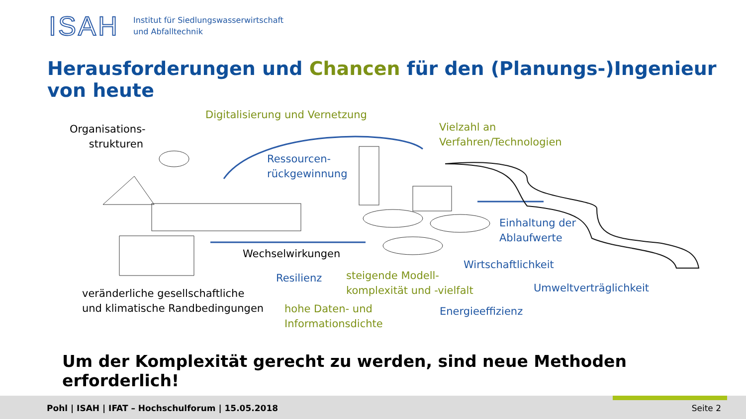ISAH
Institut für Siedlungswasserwirtschaft
und Abfalltechnik
Herausforderungen und Chancen für den (Planungs-)Ingenieur von heute
Digitalisierung und Vernetzung
Organisations-
strukturen
Vielzahl an
Verfahren/Technologien
Ressourcen-
rückgewinnung
Einhaltung der
Ablaufwerte
Wechselwirkungen
Wirtschaftlichkeit
Resilienz
steigende Modell-
komplexität und -vielfalt
veränderliche gesellschaftliche
und klimatische Randbedingungen
Umweltverträglichkeit
hohe Daten- und
Informationsdichte
Energieeffizienz
Um der Komplexität gerecht zu werden, sind neue Methoden erforderlich!
Pohl | ISAH | IFAT – Hochschulforum | 15.05.2018
Seite 2